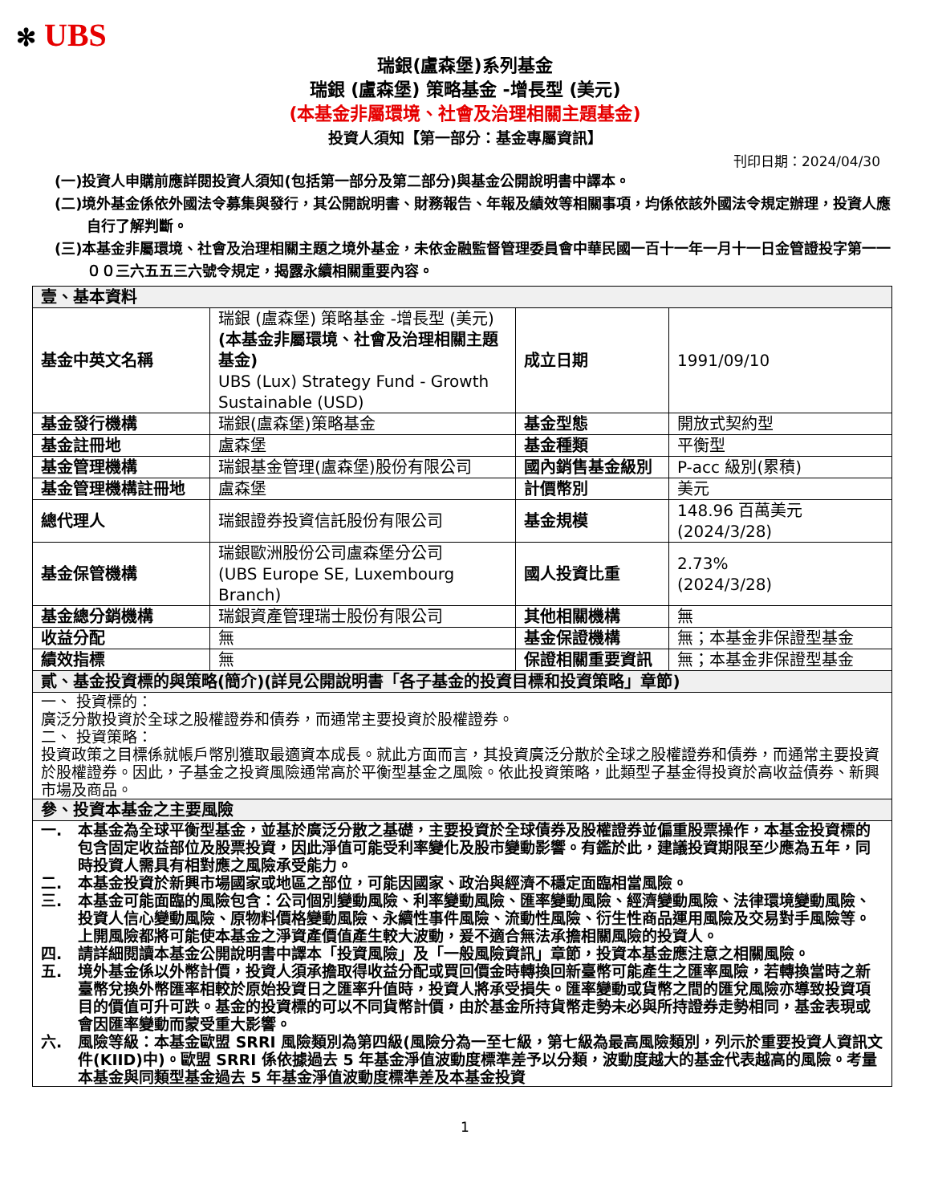✻ UBS
瑞銀(盧森堡)系列基金
瑞銀 (盧森堡) 策略基金 -增長型 (美元)
(本基金非屬環境、社會及治理相關主題基金)
投資人須知【第一部分：基金專屬資訊】
刊印日期：2024/04/30
(一)投資人申購前應詳閱投資人須知(包括第一部分及第二部分)與基金公開說明書中譯本。
(二)境外基金係依外國法令募集與發行，其公開說明書、財務報告、年報及績效等相關事項，均係依該外國法令規定辦理，投資人應自行了解判斷。
(三)本基金非屬環境、社會及治理相關主題之境外基金，未依金融監督管理委員會中華民國一百十一年一月十一日金管證投字第一一００三六五五三六號令規定，揭露永續相關重要內容。
| 壹、基本資料 | | | |
| 基金中英文名稱 | 瑞銀 (盧森堡) 策略基金 -增長型 (美元) (本基金非屬環境、社會及治理相關主題基金) UBS (Lux) Strategy Fund - Growth Sustainable (USD) | 成立日期 | 1991/09/10 |
| 基金發行機構 | 瑞銀(盧森堡)策略基金 | 基金型態 | 開放式契約型 |
| 基金註冊地 | 盧森堡 | 基金種類 | 平衡型 |
| 基金管理機構 | 瑞銀基金管理(盧森堡)股份有限公司 | 國內銷售基金級別 | P-acc 級別(累積) |
| 基金管理機構註冊地 | 盧森堡 | 計價幣別 | 美元 |
| 總代理人 | 瑞銀證券投資信託股份有限公司 | 基金規模 | 148.96 百萬美元 (2024/3/28) |
| 基金保管機構 | 瑞銀歐洲股份公司盧森堡分公司 (UBS Europe SE, Luxembourg Branch) | 國人投資比重 | 2.73% (2024/3/28) |
| 基金總分銷機構 | 瑞銀資產管理瑞士股份有限公司 | 其他相關機構 | 無 |
| 收益分配 | 無 | 基金保證機構 | 無；本基金非保證型基金 |
| 績效指標 | 無 | 保證相關重要資訊 | 無；本基金非保證型基金 |
| 貳、基金投資標的與策略(簡介)(詳見公開說明書「各子基金的投資目標和投資策略」章節) | | | |
| 一、 投資標的： 廣泛分散投資於全球之股權證券和債券，而通常主要投資於股權證券。 二、 投資策略： 投資政策之目標係就帳戶幣別獲取最適資本成長。就此方面而言，其投資廣泛分散於全球之股權證券和債券，而通常主要投資於股權證券。因此，子基金之投資風險通常高於平衡型基金之風險。依此投資策略，此類型子基金得投資於高收益債券、新興市場及商品。 | | | |
| 參、投資本基金之主要風險 | | | |
| 一. 本基金為全球平衡型基金，並基於廣泛分散之基礎，主要投資於全球債券及股權證券並偏重股票操作，本基金投資標的包含固定收益部位及股票投資，因此淨值可能受利率變化及股市變動影響。有鑑於此，建議投資期限至少應為五年，同時投資人需具有相對應之風險承受能力。 二. 本基金投資於新興市場國家或地區之部位，可能因國家、政治與經濟不穩定面臨相當風險。 三. 本基金可能面臨的風險包含：公司個別變動風險、利率變動風險、匯率變動風險、經濟變動風險、法律環境變動風險、投資人信心變動風險、原物料價格變動風險、永續性事件風險、流動性風險、衍生性商品運用風險及交易對手風險等。上開風險都將可能使本基金之淨資產價值產生較大波動，爰不適合無法承擔相關風險的投資人。 四. 請詳細閱讀本基金公開說明書中譯本「投資風險」及「一般風險資訊」章節，投資本基金應注意之相關風險。 五. 境外基金係以外幣計價，投資人須承擔取得收益分配或買回價金時轉換回新臺幣可能產生之匯率風險，若轉換當時之新臺幣兌換外幣匯率相較於原始投資日之匯率升值時，投資人將承受損失。匯率變動或貨幣之間的匯兌風險亦導致投資項目的價值可升可跌。基金的投資標的可以不同貨幣計價，由於基金所持貨幣走勢未必與所持證券走勢相同，基金表現或會因匯率變動而蒙受重大影響。 六. 風險等級：本基金歐盟 SRRI 風險類別為第四級(風險分為一至七級，第七級為最高風險類別，列示於重要投資人資訊文件(KIID)中)。歐盟 SRRI 係依據過去 5 年基金淨值波動度標準差予以分類，波動度越大的基金代表越高的風險。考量本基金與同類型基金過去 5 年基金淨值波動度標準差及本基金投資 | | | |
1